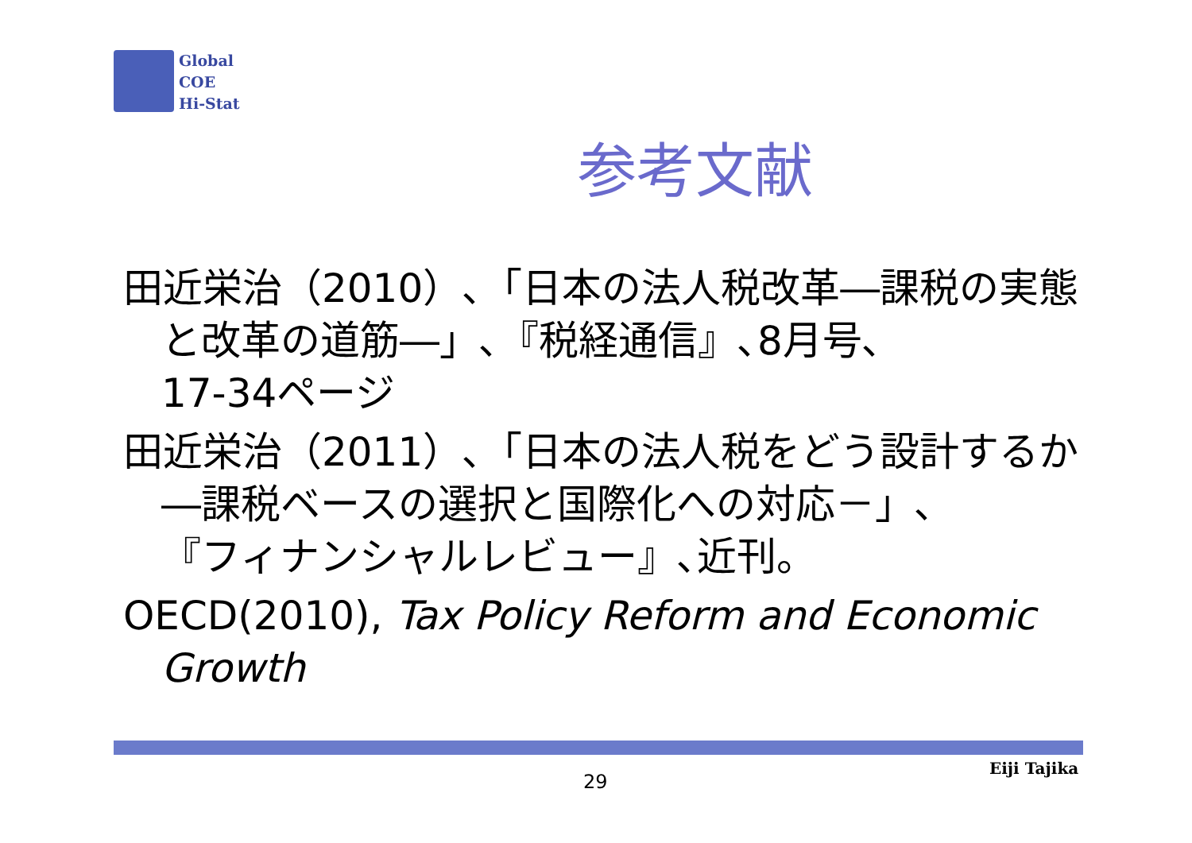Global
COE
Hi-Stat
参考文献
田近栄治（2010）､「日本の法人税改革―課税の実態と改革の道筋―」､『税経通信』､8月号､
17-34ページ
田近栄治（2011）､「日本の法人税をどう設計するか―課税ベースの選択と国際化への対応－」､
『フィナンシャルレビュー』､近刊。
OECD(2010), Tax Policy Reform and Economic Growth
29
Eiji Tajika